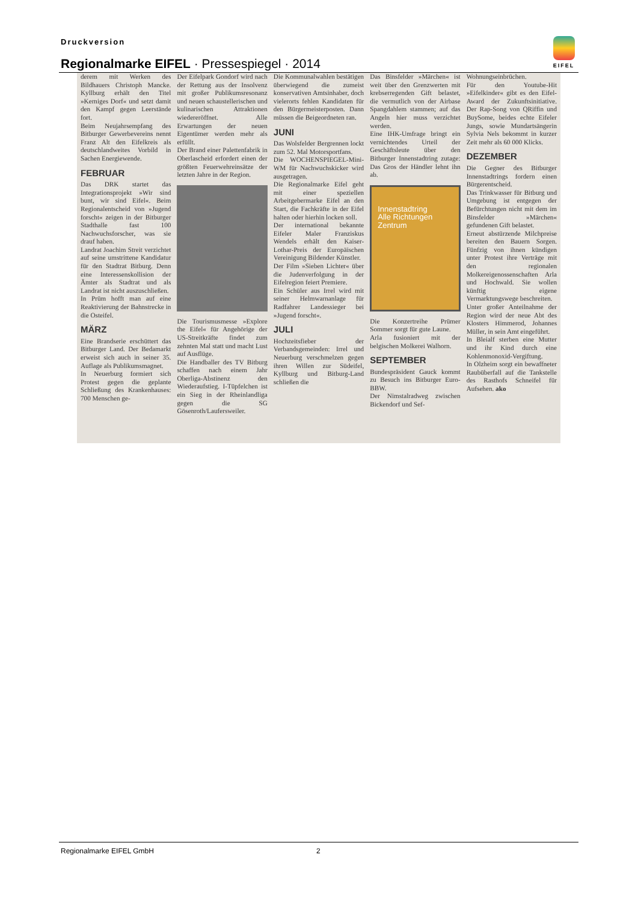Druckversion
Regionalmarke EIFEL · Pressespiegel · 2014
EIFEL
derem mit Werken des Bildhauers Christoph Mancke. Kyllburg erhält den Titel »Kerniges Dorf« und setzt damit den Kampf gegen Leerstände fort.
Beim Neujahrsempfang des Bitburger Gewerbevereins nennt Franz Alt den Eifelkreis als deutschlandweites Vorbild in Sachen Energiewende.
FEBRUAR
Das DRK startet das Integrationsprojekt »Wir sind bunt, wir sind Eifel«. Beim Regionalentscheid von »Jugend forscht« zeigen in der Bitburger Stadthalle fast 100 Nachwuchsforscher, was sie drauf haben.
Landrat Joachim Streit verzichtet auf seine umstrittene Kandidatur für den Stadtrat Bitburg. Denn eine Interessenskollision der Ämter als Stadtrat und als Landrat ist nicht auszuschließen.
In Prüm hofft man auf eine Reaktivierung der Bahnstrecke in die Osteifel.
MÄRZ
Eine Brandserie erschüttert das Bitburger Land. Der Bedamarkt erweist sich auch in seiner 35. Auflage als Publikumsmagnet.
In Neuerburg formiert sich Protest gegen die geplante Schließung des Krankenhauses: 700 Menschen ge-
Der Eifelpark Gondorf wird nach der Rettung aus der Insolvenz mit großer Publikumsresonanz und neuen schaustellerischen und kulinarischen Attraktionen wiedereröffnet. Alle Erwartungen der neuen Eigentümer werden mehr als erfüllt.
Der Brand einer Palettenfabrik in Oberlascheid erfordert einen der größten Feuerwehreinsätze der letzten Jahre in der Region.
Die Tourismusmesse »Explore the Eifel« für Angehörige der US-Streitkräfte findet zum zehnten Mal statt und macht Lust auf Ausflüge.
Die Handballer des TV Bitburg schaffen nach einem Jahr Oberliga-Abstinenz den Wiederaufstieg. I-Tüpfelchen ist ein Sieg in der Rheinlandliga gegen die SG Gösenroth/Laufersweiler.
Die Kommunalwahlen bestätigen überwiegend die zumeist konservativen Amtsinhaber, doch vielerorts fehlen Kandidaten für den Bürgermeisterposten. Dann müssen die Beigeordneten ran.
JUNI
Das Wolsfelder Bergrennen lockt zum 52. Mal Motorsportfans.
Die WOCHENSPIEGEL-Mini-WM für Nachwuchskicker wird ausgetragen.
Die Regionalmarke Eifel geht mit einer speziellen Arbeitgebermarke Eifel an den Start, die Fachkräfte in der Eifel halten oder hierhin locken soll.
Der international bekannte Eifeler Maler Franziskus Wendels erhält den Kaiser-Lothar-Preis der Europäischen Vereinigung Bildender Künstler.
Der Film »Sieben Lichter« über die Judenverfolgung in der Eifelregion feiert Premiere.
Ein Schüler aus Irrel wird mit seiner Helmwarnanlage für Radfahrer Landessieger bei »Jugend forscht«.
JULI
Hochzeitsfieber der Verbandsgemeinden: Irrel und Neuerburg verschmelzen gegen ihren Willen zur Südeifel, Kyllburg und Bitburg-Land schließen die
Das Binsfelder »Märchen« ist weit über den Grenzwerten mit krebserregenden Gift belastet, die vermutlich von der Airbase Spangdahlem stammen; auf das Angeln hier muss verzichtet werden.
Eine IHK-Umfrage bringt ein vernichtendes Urteil der Geschäftsleute über den Bitburger Innenstadtring zutage: Das Gros der Händler lehnt ihn ab.
Innenstadtring
Alle Richtungen
Zentrum
Die Konzertreihe Prümer Sommer sorgt für gute Laune.
Arla fusioniert mit der belgischen Molkerei Walhorn.
SEPTEMBER
Bundespräsident Gauck kommt zu Besuch ins Bitburger Euro-BBW.
Der Nimstalradweg zwischen Bickendorf und Sef-
Wohnungseinbrüchen.
Für den Youtube-Hit »Eifelkinder« gibt es den Eifel-Award der Zukunftsinitiative. Der Rap-Song von QRiffin und BuySome, beides echte Eifeler Jungs, sowie Mundartsängerin Sylvia Nels bekommt in kurzer Zeit mehr als 60 000 Klicks.
DEZEMBER
Die Gegner des Bitburger Innenstadtrings fordern einen Bürgerentscheid.
Das Trinkwasser für Bitburg und Umgebung ist entgegen der Befürchtungen nicht mit dem im Binsfelder »Märchen« gefundenen Gift belastet.
Erneut abstürzende Milchpreise bereiten den Bauern Sorgen. Fünfzig von ihnen kündigen unter Protest ihre Verträge mit den regionalen Molkereigenossenschaften Arla und Hochwald. Sie wollen künftig eigene Vermarktungswege beschreiten.
Unter großer Anteilnahme der Region wird der neue Abt des Klosters Himmerod, Johannes Müller, in sein Amt eingeführt.
In Bleialf sterben eine Mutter und ihr Kind durch eine Kohlenmonoxid-Vergiftung.
In Olzheim sorgt ein bewaffneter Raubüberfall auf die Tankstelle des Rasthofs Schneifel für Aufsehen. ako
Regionalmarke EIFEL GmbH 2